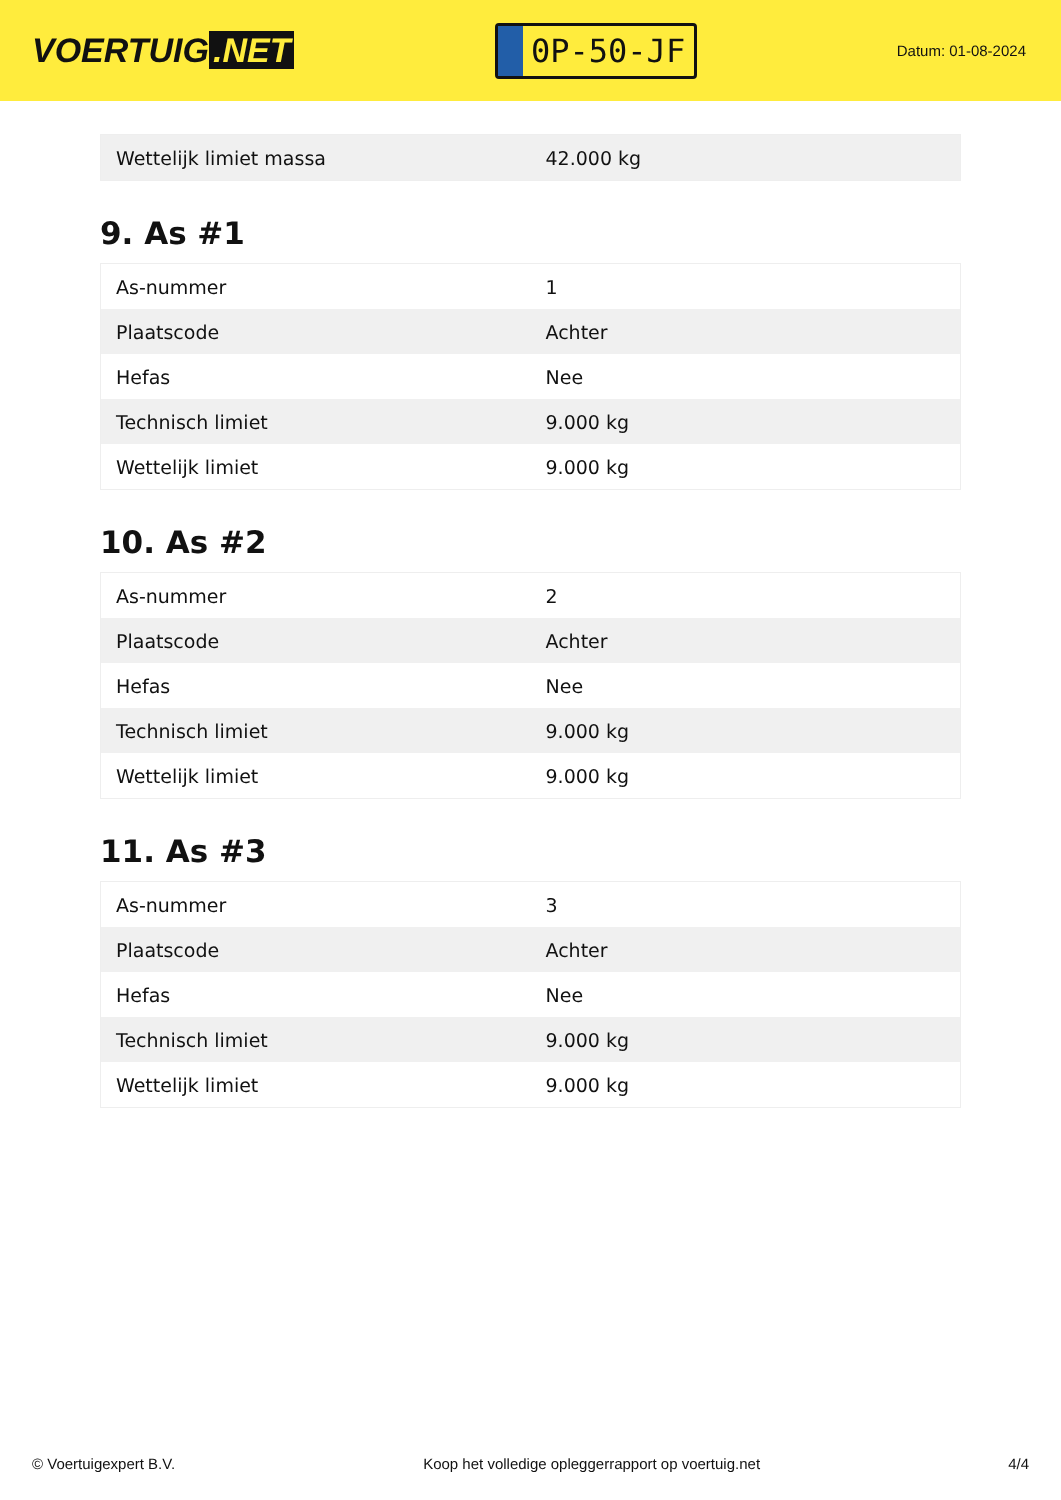VOERTUIG.NET
0P-50-JF
Datum: 01-08-2024
| Wettelijk limiet massa | 42.000 kg |
9. As #1
| As-nummer | 1 |
| Plaatscode | Achter |
| Hefas | Nee |
| Technisch limiet | 9.000 kg |
| Wettelijk limiet | 9.000 kg |
10. As #2
| As-nummer | 2 |
| Plaatscode | Achter |
| Hefas | Nee |
| Technisch limiet | 9.000 kg |
| Wettelijk limiet | 9.000 kg |
11. As #3
| As-nummer | 3 |
| Plaatscode | Achter |
| Hefas | Nee |
| Technisch limiet | 9.000 kg |
| Wettelijk limiet | 9.000 kg |
© Voertuigexpert B.V. Koop het volledige opleggerrapport op voertuig.net 4/4